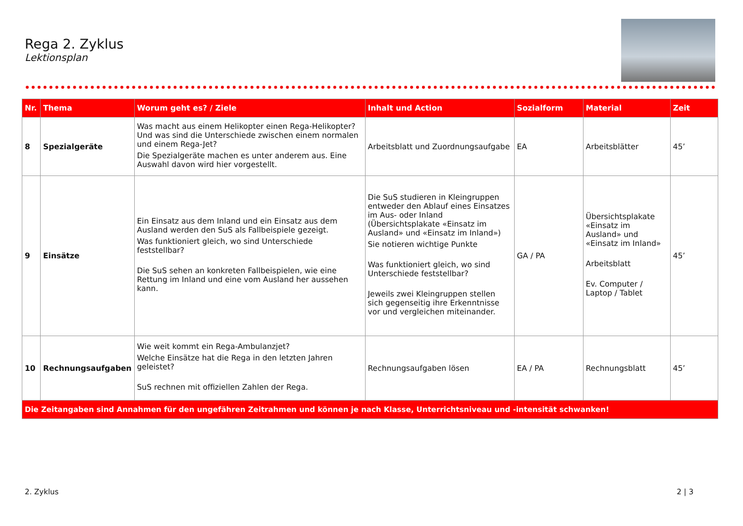Rega 2. Zyklus
Lektionsplan
| Nr. | Thema | Worum geht es? / Ziele | Inhalt und Action | Sozialform | Material | Zeit |
| --- | --- | --- | --- | --- | --- | --- |
| 8 | Spezialgeräte | Was macht aus einem Helikopter einen Rega-Helikopter? Und was sind die Unterschiede zwischen einem normalen und einem Rega-Jet? Die Spezialgeräte machen es unter anderem aus. Eine Auswahl davon wird hier vorgestellt. | Arbeitsblatt und Zuordnungsaufgabe | EA | Arbeitsblätter | 45’ |
| 9 | Einsätze | Ein Einsatz aus dem Inland und ein Einsatz aus dem Ausland werden den SuS als Fallbeispiele gezeigt. Was funktioniert gleich, wo sind Unterschiede feststellbar? Die SuS sehen an konkreten Fallbeispielen, wie eine Rettung im Inland und eine vom Ausland her aussehen kann. | Die SuS studieren in Kleingruppen entweder den Ablauf eines Einsatzes im Aus- oder Inland (Übersichtsplakate «Einsatz im Ausland» und «Einsatz im Inland») Sie notieren wichtige Punkte Was funktioniert gleich, wo sind Unterschiede feststellbar? Jeweils zwei Kleingruppen stellen sich gegenseitig ihre Erkenntnisse vor und vergleichen miteinander. | GA / PA | Übersichtsplakate «Einsatz im Ausland» und «Einsatz im Inland» Arbeitsblatt Ev. Computer / Laptop / Tablet | 45’ |
| 10 | Rechnungsaufgaben | Wie weit kommt ein Rega-Ambulanzjet? Welche Einsätze hat die Rega in den letzten Jahren geleistet? SuS rechnen mit offiziellen Zahlen der Rega. | Rechnungsaufgaben lösen | EA / PA | Rechnungsblatt | 45’ |
| Die Zeitangaben sind Annahmen für den ungefähren Zeitrahmen und können je nach Klasse, Unterrichtsniveau und -intensität schwanken! | | | | | | |
2. Zyklus 2 | 3